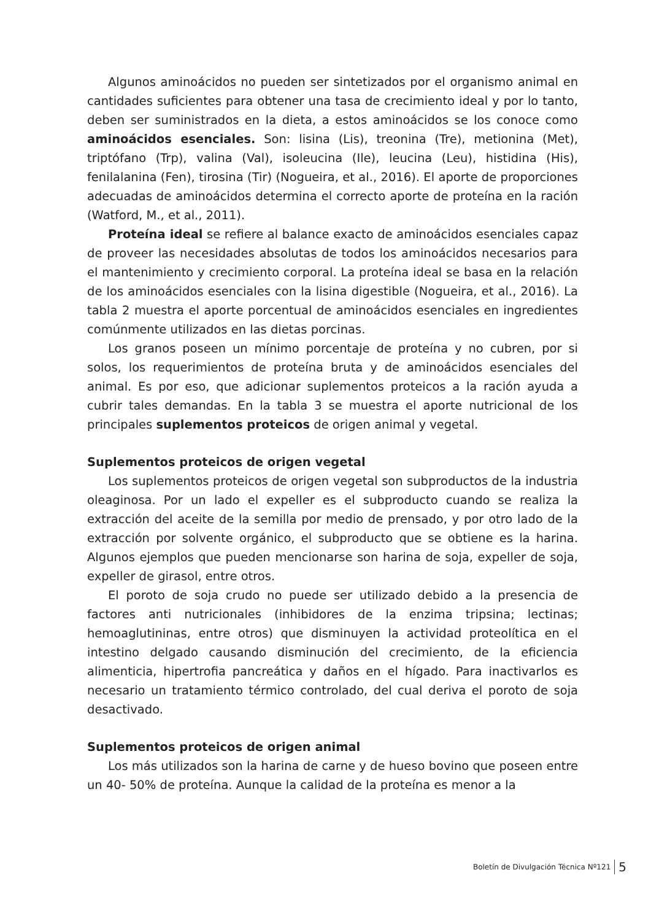Algunos aminoácidos no pueden ser sintetizados por el organismo animal en cantidades suficientes para obtener una tasa de crecimiento ideal y por lo tanto, deben ser suministrados en la dieta, a estos aminoácidos se los conoce como aminoácidos esenciales. Son: lisina (Lis), treonina (Tre), metionina (Met), triptófano (Trp), valina (Val), isoleucina (Ile), leucina (Leu), histidina (His), fenilalanina (Fen), tirosina (Tir) (Nogueira, et al., 2016). El aporte de proporciones adecuadas de aminoácidos determina el correcto aporte de proteína en la ración (Watford, M., et al., 2011).
Proteína ideal se refiere al balance exacto de aminoácidos esenciales capaz de proveer las necesidades absolutas de todos los aminoácidos necesarios para el mantenimiento y crecimiento corporal. La proteína ideal se basa en la relación de los aminoácidos esenciales con la lisina digestible (Nogueira, et al., 2016). La tabla 2 muestra el aporte porcentual de aminoácidos esenciales en ingredientes comúnmente utilizados en las dietas porcinas.
Los granos poseen un mínimo porcentaje de proteína y no cubren, por si solos, los requerimientos de proteína bruta y de aminoácidos esenciales del animal. Es por eso, que adicionar suplementos proteicos a la ración ayuda a cubrir tales demandas. En la tabla 3 se muestra el aporte nutricional de los principales suplementos proteicos de origen animal y vegetal.
Suplementos proteicos de origen vegetal
Los suplementos proteicos de origen vegetal son subproductos de la industria oleaginosa. Por un lado el expeller es el subproducto cuando se realiza la extracción del aceite de la semilla por medio de prensado, y por otro lado de la extracción por solvente orgánico, el subproducto que se obtiene es la harina. Algunos ejemplos que pueden mencionarse son harina de soja, expeller de soja, expeller de girasol, entre otros.
El poroto de soja crudo no puede ser utilizado debido a la presencia de factores anti nutricionales (inhibidores de la enzima tripsina; lectinas; hemoaglutininas, entre otros) que disminuyen la actividad proteolítica en el intestino delgado causando disminución del crecimiento, de la eficiencia alimenticia, hipertrofia pancreática y daños en el hígado. Para inactivarlos es necesario un tratamiento térmico controlado, del cual deriva el poroto de soja desactivado.
Suplementos proteicos de origen animal
Los más utilizados son la harina de carne y de hueso bovino que poseen entre un 40- 50% de proteína. Aunque la calidad de la proteína es menor a la
Boletín de Divulgación Técnica Nº121 5